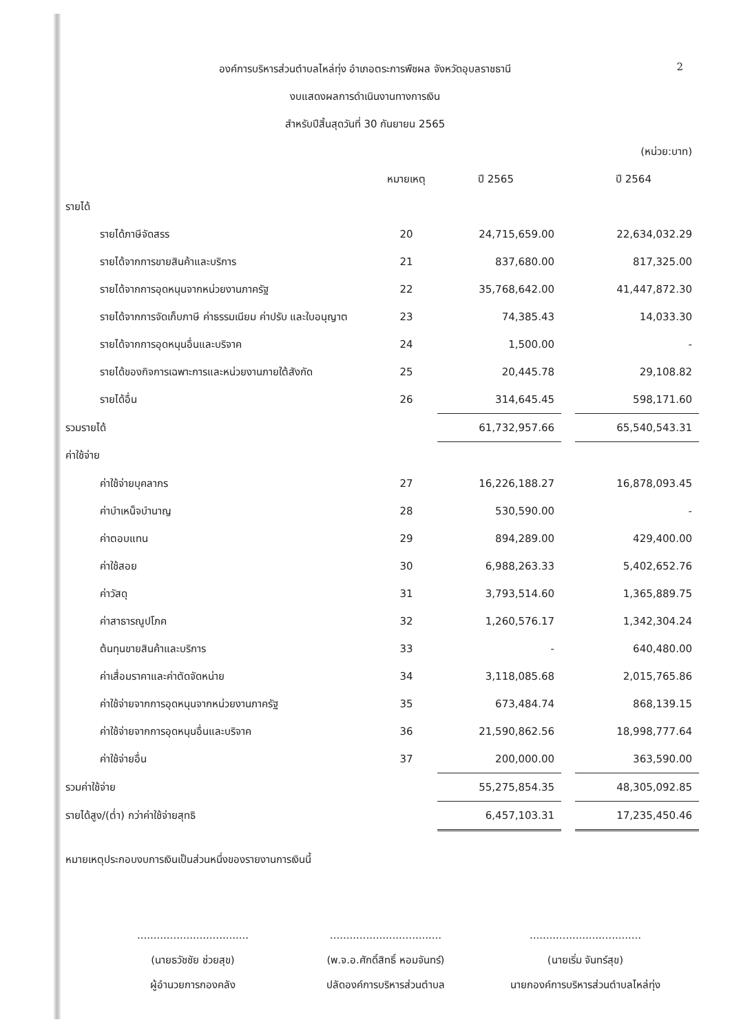2
องค์การบริหารส่วนตำบลไหล่ทุ่ง อำเภอตระการพืชผล จังหวัดอุบลราชธานี
งบแสดงผลการดำเนินงานทางการเงิน
สำหรับปีสิ้นสุดวันที่ 30 กันยายน 2565
| | | | | (หน่วย:บาท) |
| | หมายเหตุ | ปี 2565 | | ปี 2564 |
| รายได้ | | | | |
| รายได้ภาษีจัดสรร | 20 | 24,715,659.00 | | 22,634,032.29 |
| รายได้จากการขายสินค้าและบริการ | 21 | 837,680.00 | | 817,325.00 |
| รายได้จากการอุดหนุนจากหน่วยงานภาครัฐ | 22 | 35,768,642.00 | | 41,447,872.30 |
| รายได้จากการจัดเก็บภาษี ค่าธรรมเนียม ค่าปรับ และใบอนุญาต | 23 | 74,385.43 | | 14,033.30 |
| รายได้จากการอุดหนุนอื่นและบริจาค | 24 | 1,500.00 | | - |
| รายได้ของกิจการเฉพาะการและหน่วยงานภายใต้สังกัด | 25 | 20,445.78 | | 29,108.82 |
| รายได้อื่น | 26 | 314,645.45 | | 598,171.60 |
| รวมรายได้ | | 61,732,957.66 | | 65,540,543.31 |
| ค่าใช้จ่าย | | | | |
| ค่าใช้จ่ายบุคลากร | 27 | 16,226,188.27 | | 16,878,093.45 |
| ค่าบำเหน็จบำนาญ | 28 | 530,590.00 | | - |
| ค่าตอบแทน | 29 | 894,289.00 | | 429,400.00 |
| ค่าใช้สอย | 30 | 6,988,263.33 | | 5,402,652.76 |
| ค่าวัสดุ | 31 | 3,793,514.60 | | 1,365,889.75 |
| ค่าสาธารณูปโภค | 32 | 1,260,576.17 | | 1,342,304.24 |
| ต้นทุนขายสินค้าและบริการ | 33 | - | | 640,480.00 |
| ค่าเสื่อมราคาและค่าตัดจัดหน่าย | 34 | 3,118,085.68 | | 2,015,765.86 |
| ค่าใช้จ่ายจากการอุดหนุนจากหน่วยงานภาครัฐ | 35 | 673,484.74 | | 868,139.15 |
| ค่าใช้จ่ายจากการอุดหนุนอื่นและบริจาค | 36 | 21,590,862.56 | | 18,998,777.64 |
| ค่าใช้จ่ายอื่น | 37 | 200,000.00 | | 363,590.00 |
| รวมค่าใช้จ่าย | | 55,275,854.35 | | 48,305,092.85 |
| รายได้สูง/(ต่ำ) กว่าค่าใช้จ่ายสุทธิ | | 6,457,103.31 | | 17,235,450.46 |
หมายเหตุประกอบงบการเงินเป็นส่วนหนึ่งของรายงานการเงินนี้
..................................
(นายธวัชชัย ช่วยสุข)
ผู้อำนวยการกองคลัง
..................................
(พ.จ.อ.ศักดิ์สิทธิ์ หอมจันทร์)
ปลัดองค์การบริหารส่วนตำบล
..................................
(นายเริ่ม จันทร์สุข)
นายกองค์การบริหารส่วนตำบลไหล่ทุ่ง